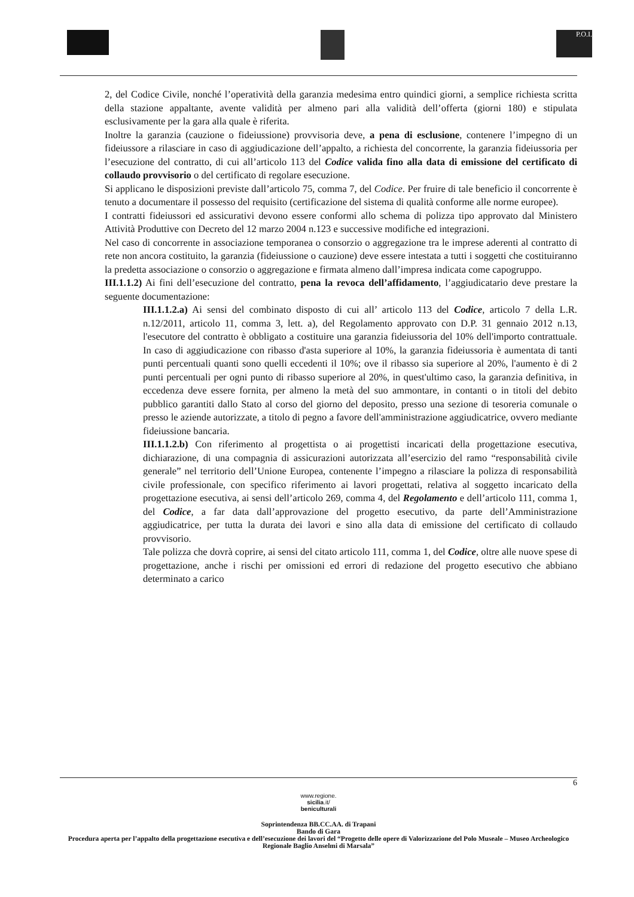P.O.I.
2, del Codice Civile, nonché l’operatività della garanzia medesima entro quindici giorni, a semplice richiesta scritta della stazione appaltante, avente validità per almeno pari alla validità dell’offerta (giorni 180) e stipulata esclusivamente per la gara alla quale è riferita.
Inoltre la garanzia (cauzione o fideiussione) provvisoria deve, a pena di esclusione, contenere l’impegno di un fideiussore a rilasciare in caso di aggiudicazione dell’appalto, a richiesta del concorrente, la garanzia fideiussoria per l’esecuzione del contratto, di cui all’articolo 113 del Codice valida fino alla data di emissione del certificato di collaudo provvisorio o del certificato di regolare esecuzione.
Si applicano le disposizioni previste dall’articolo 75, comma 7, del Codice. Per fruire di tale beneficio il concorrente è tenuto a documentare il possesso del requisito (certificazione del sistema di qualità conforme alle norme europee).
I contratti fideiussori ed assicurativi devono essere conformi allo schema di polizza tipo approvato dal Ministero Attività Produttive con Decreto del 12 marzo 2004 n.123 e successive modifiche ed integrazioni.
Nel caso di concorrente in associazione temporanea o consorzio o aggregazione tra le imprese aderenti al contratto di rete non ancora costituito, la garanzia (fideiussione o cauzione) deve essere intestata a tutti i soggetti che costituiranno la predetta associazione o consorzio o aggregazione e firmata almeno dall’impresa indicata come capogruppo.
III.1.1.2) Ai fini dell’esecuzione del contratto, pena la revoca dell’affidamento, l’aggiudicatario deve prestare la seguente documentazione:
III.1.1.2.a) Ai sensi del combinato disposto di cui all’ articolo 113 del Codice, articolo 7 della L.R. n.12/2011, articolo 11, comma 3, lett. a), del Regolamento approvato con D.P. 31 gennaio 2012 n.13, l'esecutore del contratto è obbligato a costituire una garanzia fideiussoria del 10% dell'importo contrattuale. In caso di aggiudicazione con ribasso d'asta superiore al 10%, la garanzia fideiussoria è aumentata di tanti punti percentuali quanti sono quelli eccedenti il 10%; ove il ribasso sia superiore al 20%, l'aumento è di 2 punti percentuali per ogni punto di ribasso superiore al 20%, in quest'ultimo caso, la garanzia definitiva, in eccedenza deve essere fornita, per almeno la metà del suo ammontare, in contanti o in titoli del debito pubblico garantiti dallo Stato al corso del giorno del deposito, presso una sezione di tesoreria comunale o presso le aziende autorizzate, a titolo di pegno a favore dell'amministrazione aggiudicatrice, ovvero mediante fideiussione bancaria.
III.1.1.2.b) Con riferimento al progettista o ai progettisti incaricati della progettazione esecutiva, dichiarazione, di una compagnia di assicurazioni autorizzata all’esercizio del ramo “responsabilità civile generale” nel territorio dell’Unione Europea, contenente l’impegno a rilasciare la polizza di responsabilità civile professionale, con specifico riferimento ai lavori progettati, relativa al soggetto incaricato della progettazione esecutiva, ai sensi dell’articolo 269, comma 4, del Regolamento e dell’articolo 111, comma 1, del Codice, a far data dall’approvazione del progetto esecutivo, da parte dell’Amministrazione aggiudicatrice, per tutta la durata dei lavori e sino alla data di emissione del certificato di collaudo provvisorio.
Tale polizza che dovrà coprire, ai sensi del citato articolo 111, comma 1, del Codice, oltre alle nuove spese di progettazione, anche i rischi per omissioni ed errori di redazione del progetto esecutivo che abbiano determinato a carico
6
www.regione.
sicilia.it/
beniculturali
Soprintendenza BB.CC.AA. di Trapani
Bando di Gara
Procedura aperta per l’appalto della progettazione esecutiva e dell’esecuzione dei lavori del “Progetto delle opere di Valorizzazione del Polo Museale – Museo Archeologico Regionale Baglio Anselmi di Marsala”